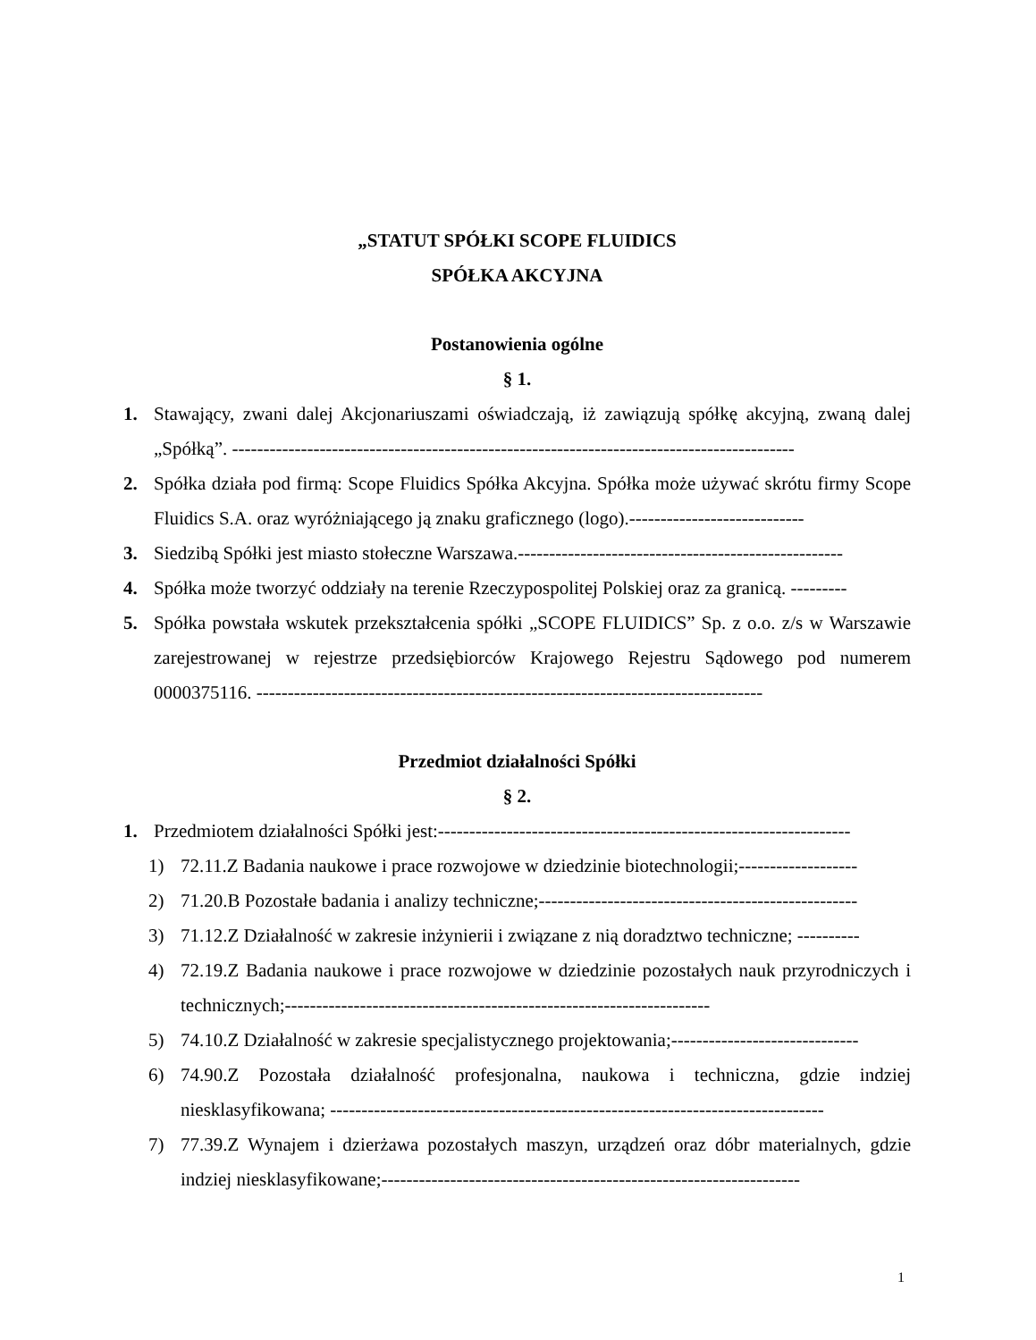„STATUT SPÓŁKI SCOPE FLUIDICS
SPÓŁKA AKCYJNA
Postanowienia ogólne
§ 1.
1. Stawający, zwani dalej Akcjonariuszami oświadczają, iż zawiązują spółkę akcyjną, zwaną dalej „Spółką”. ------------------------------------------------------------------------------------------
2. Spółka działa pod firmą: Scope Fluidics Spółka Akcyjna. Spółka może używać skrótu firmy Scope Fluidics S.A. oraz wyróżniającego ją znaku graficznego (logo).----------------------------
3. Siedzibą Spółki jest miasto stołeczne Warszawa.----------------------------------------------------
4. Spółka może tworzyć oddziały na terenie Rzeczypospolitej Polskiej oraz za granicą. ---------
5. Spółka powstała wskutek przekształcenia spółki „SCOPE FLUIDICS” Sp. z o.o. z/s w Warszawie zarejestrowanej w rejestrze przedsiębiorców Krajowego Rejestru Sądowego pod numerem 0000375116. ---------------------------------------------------------------------------------
Przedmiot działalności Spółki
§ 2.
1. Przedmiotem działalności Spółki jest:------------------------------------------------------------------
1) 72.11.Z Badania naukowe i prace rozwojowe w dziedzinie biotechnologii;-------------------
2) 71.20.B Pozostałe badania i analizy techniczne;---------------------------------------------------
3) 71.12.Z Działalność w zakresie inżynierii i związane z nią doradztwo techniczne; ----------
4) 72.19.Z Badania naukowe i prace rozwojowe w dziedzinie pozostałych nauk przyrodniczych i technicznych;--------------------------------------------------------------------
5) 74.10.Z Działalność w zakresie specjalistycznego projektowania;------------------------------
6) 74.90.Z Pozostała działalność profesjonalna, naukowa i techniczna, gdzie indziej niesklasyfikowana; -------------------------------------------------------------------------------
7) 77.39.Z Wynajem i dzierżawa pozostałych maszyn, urządzeń oraz dóbr materialnych, gdzie indziej niesklasyfikowane;-------------------------------------------------------------------
1